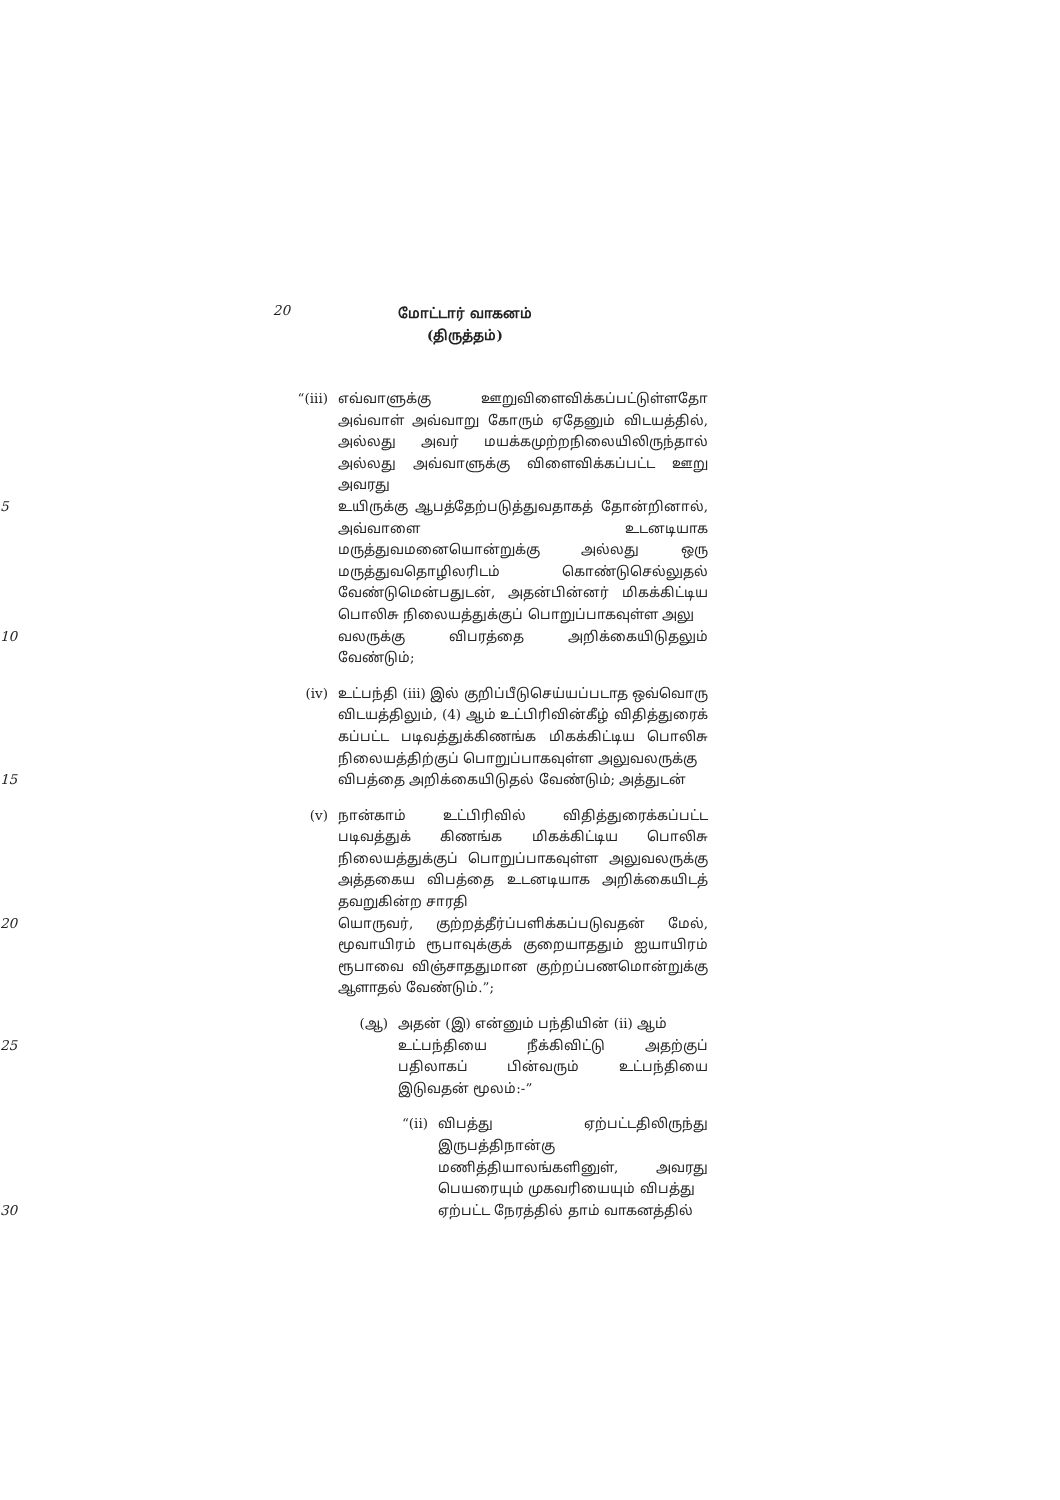20
மோட்டார் வாகனம்
(திருத்தம்)
“(iii) எவ்வாளுக்கு ஊறுவிளைவிக்கப்பட்டுள்ளதோ அவ்வாள் அவ்வாறு கோரும் ஏதேனும் விடயத்தில், அல்லது அவர் மயக்கமுற்றநிலையிலிருந்தால் அல்லது அவ்வாளுக்கு விளைவிக்கப்பட்ட ஊறு அவரது
5 உயிருக்கு ஆபத்தேற்படுத்துவதாகத் தோன்றினால், அவ்வாளை உடனடியாக மருத்துவமனையொன்றுக்கு அல்லது ஒரு மருத்துவதொழிலரிடம் கொண்டுசெல்லுதல் வேண்டுமென்பதுடன், அதன்பின்னர் மிகக்கிட்டிய பொலிசு நிலையத்துக்குப் பொறுப்பாகவுள்ள அலு
10 வலருக்கு விபரத்தை அறிக்கையிடுதலும் வேண்டும்;
(iv) உட்பந்தி (iii) இல் குறிப்பீடுசெய்யப்படாத ஒவ்வொரு விடயத்திலும், (4) ஆம் உட்பிரிவின்கீழ் விதித்துரைக் கப்பட்ட படிவத்துக்கிணங்க மிகக்கிட்டிய பொலிசு நிலையத்திற்குப் பொறுப்பாகவுள்ள அலுவலருக்கு
15 விபத்தை அறிக்கையிடுதல் வேண்டும்; அத்துடன்
(v) நான்காம் உட்பிரிவில் விதித்துரைக்கப்பட்ட படிவத்துக் கிணங்க மிகக்கிட்டிய பொலிசு நிலையத்துக்குப் பொறுப்பாகவுள்ள அலுவலருக்கு அத்தகைய விபத்தை உடனடியாக அறிக்கையிடத் தவறுகின்ற சாரதி
20 யொருவர், குற்றத்தீர்ப்பளிக்கப்படுவதன் மேல், மூவாயிரம் ரூபாவுக்குக் குறையாததும் ஐயாயிரம் ரூபாவை விஞ்சாததுமான குற்றப்பணமொன்றுக்கு ஆளாதல் வேண்டும்.”;
(ஆ) அதன் (இ) என்னும் பந்தியின் (ii) ஆம்
25 உட்பந்தியை நீக்கிவிட்டு அதற்குப் பதிலாகப் பின்வரும் உட்பந்தியை இடுவதன் மூலம்:-”
“(ii) விபத்து ஏற்பட்டதிலிருந்து இருபத்திநான்கு மணித்தியாலங்களினுள், அவரது பெயரையும் முகவரியையும் விபத்து
30 ஏற்பட்ட நேரத்தில் தாம் வாகனத்தில்